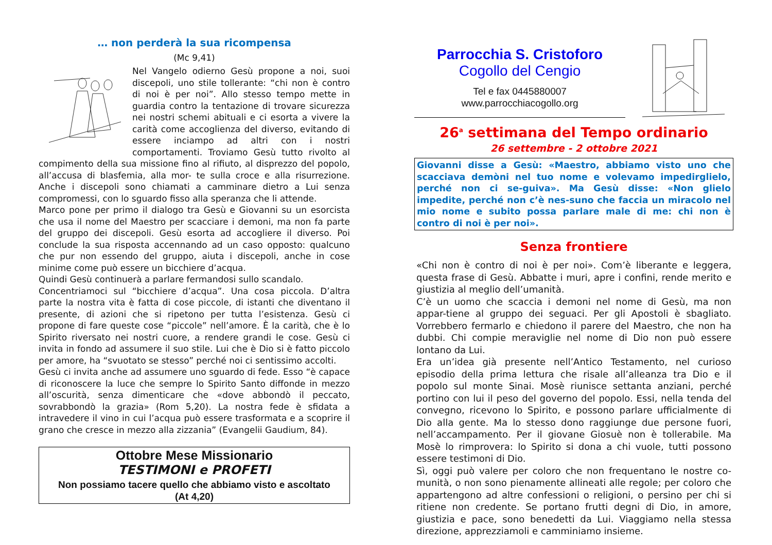… non perderà la sua ricompensa
(Mc 9,41)
Nel Vangelo odierno Gesù propone a noi, suoi discepoli, uno stile tollerante: “chi non è contro di noi è per noi”. Allo stesso tempo mette in guardia contro la tentazione di trovare sicurezza nei nostri schemi abituali e ci esorta a vivere la carità come accoglienza del diverso, evitando di essere inciampo ad altri con i nostri comportamenti. Troviamo Gesù tutto rivolto al compimento della sua missione fino al rifiuto, al disprezzo del popolo, all’accusa di blasfemia, alla mor- te sulla croce e alla risurrezione. Anche i discepoli sono chiamati a camminare dietro a Lui senza compromessi, con lo sguardo fisso alla speranza che li attende.
Marco pone per primo il dialogo tra Gesù e Giovanni su un esorcista che usa il nome del Maestro per scacciare i demoni, ma non fa parte del gruppo dei discepoli. Gesù esorta ad accogliere il diverso. Poi conclude la sua risposta accennando ad un caso opposto: qualcuno che pur non essendo del gruppo, aiuta i discepoli, anche in cose minime come può essere un bicchiere d’acqua.
Quindi Gesù continuerà a parlare fermandosi sullo scandalo.
Concentriamoci sul “bicchiere d’acqua”. Una cosa piccola. D’altra parte la nostra vita è fatta di cose piccole, di istanti che diventano il presente, di azioni che si ripetono per tutta l’esistenza. Gesù ci propone di fare queste cose “piccole” nell’amore. È la carità, che è lo Spirito riversato nei nostri cuore, a rendere grandi le cose. Gesù ci invita in fondo ad assumere il suo stile. Lui che è Dio si è fatto piccolo per amore, ha “svuotato se stesso” perché noi ci sentissimo accolti.
Gesù ci invita anche ad assumere uno sguardo di fede. Esso “è capace di riconoscere la luce che sempre lo Spirito Santo diffonde in mezzo all’oscurità, senza dimenticare che «dove abbondò il peccato, sovrabbondò la grazia» (Rom 5,20). La nostra fede è sfidata a intravedere il vino in cui l’acqua può essere trasformata e a scoprire il grano che cresce in mezzo alla zizzania” (Evangelii Gaudium, 84).
Ottobre Mese Missionario
TESTIMONI e PROFETI
Non possiamo tacere quello che abbiamo visto e ascoltato
(At 4,20)
Parrocchia S. Cristoforo
Cogollo del Cengio
Tel e fax 0445880007
www.parrocchiacogollo.org
26<sup>a</sup> settimana del Tempo ordinario
26 settembre - 2 ottobre 2021
Giovanni disse a Gesù: «Maestro, abbiamo visto uno che scacciava demòni nel tuo nome e volevamo impedirglielo, perché non ci se-guiva». Ma Gesù disse: «Non glielo impedite, perché non c’è nes-suno che faccia un miracolo nel mio nome e subito possa parlare male di me: chi non è contro di noi è per noi».
Senza frontiere
«Chi non è contro di noi è per noi». Com’è liberante e leggera, questa frase di Gesù. Abbatte i muri, apre i confini, rende merito e giustizia al meglio dell’umanità.
C’è un uomo che scaccia i demoni nel nome di Gesù, ma non appar-tiene al gruppo dei seguaci. Per gli Apostoli è sbagliato. Vorrebbero fermarlo e chiedono il parere del Maestro, che non ha dubbi. Chi compie meraviglie nel nome di Dio non può essere lontano da Lui.
Era un’idea già presente nell’Antico Testamento, nel curioso episodio della prima lettura che risale all’alleanza tra Dio e il popolo sul monte Sinai. Mosè riunisce settanta anziani, perché portino con lui il peso del governo del popolo. Essi, nella tenda del convegno, ricevono lo Spirito, e possono parlare ufficialmente di Dio alla gente. Ma lo stesso dono raggiunge due persone fuori, nell’accampamento. Per il giovane Giosuè non è tollerabile. Ma Mosè lo rimprovera: lo Spirito si dona a chi vuole, tutti possono essere testimoni di Dio.
Sì, oggi può valere per coloro che non frequentano le nostre co-munità, o non sono pienamente allineati alle regole; per coloro che appartengono ad altre confessioni o religioni, o persino per chi si ritiene non credente. Se portano frutti degni di Dio, in amore, giustizia e pace, sono benedetti da Lui. Viaggiamo nella stessa direzione, apprezziamoli e camminiamo insieme.